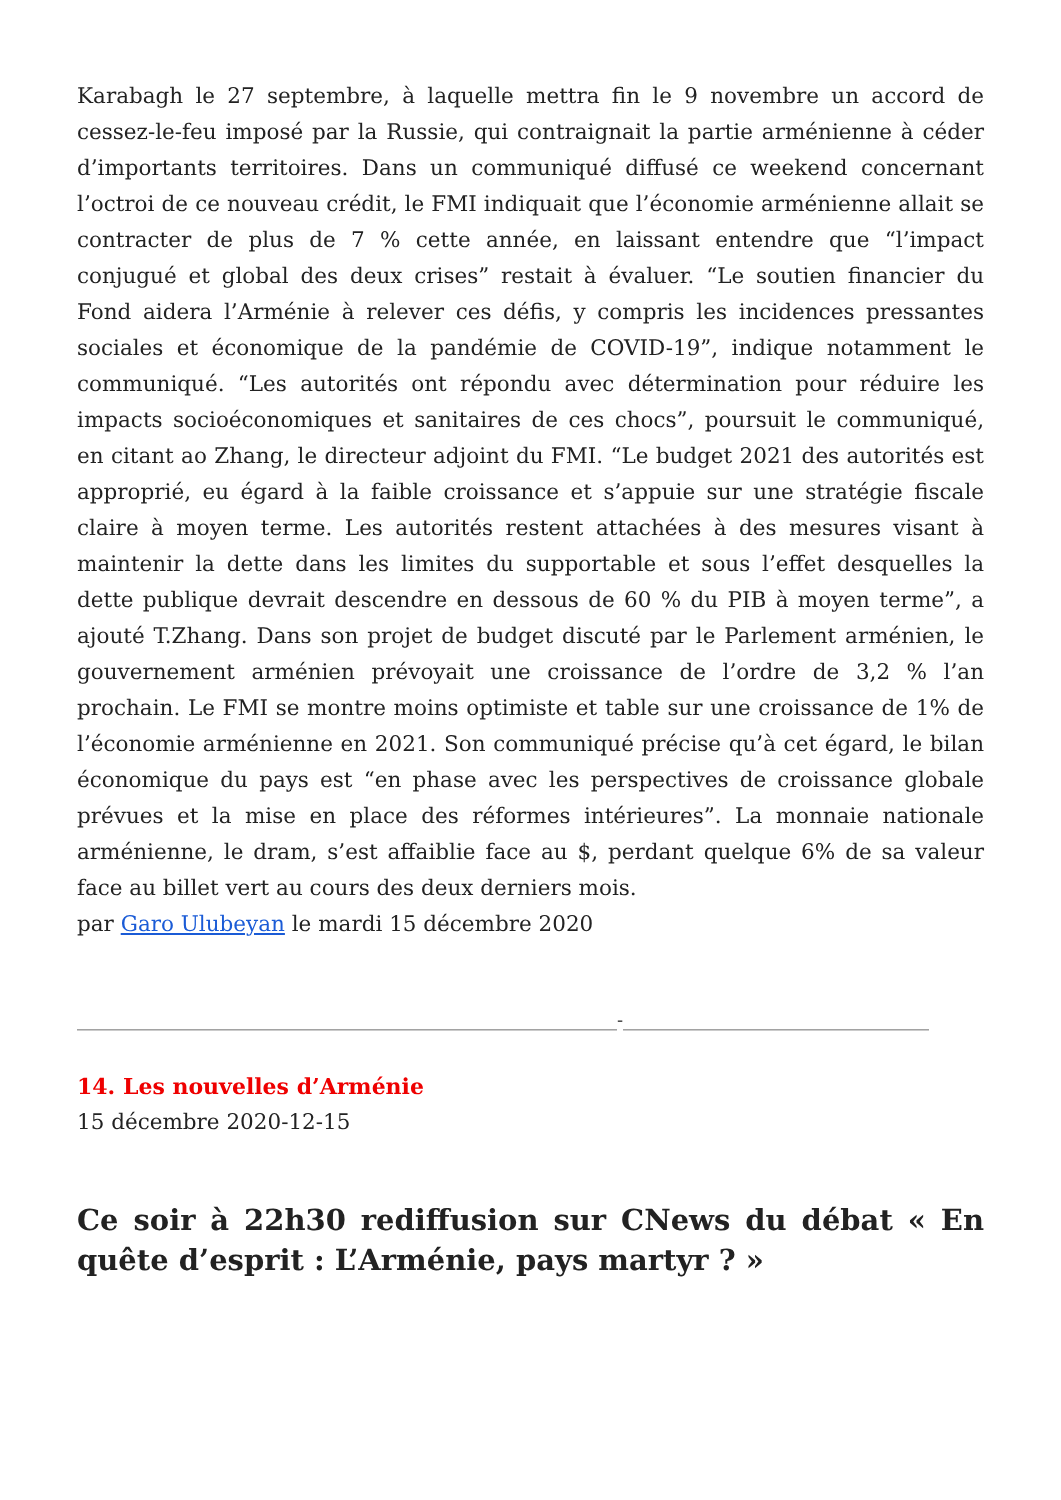Karabagh le 27 septembre, à laquelle mettra fin le 9 novembre un accord de cessez-le-feu imposé par la Russie, qui contraignait la partie arménienne à céder d’importants territoires. Dans un communiqué diffusé ce weekend concernant l’octroi de ce nouveau crédit, le FMI indiquait que l’économie arménienne allait se contracter de plus de 7 % cette année, en laissant entendre que “l’impact conjugué et global des deux crises” restait à évaluer. “Le soutien financier du Fond aidera l’Arménie à relever ces défis, y compris les incidences pressantes sociales et économique de la pandémie de COVID-19”, indique notamment le communiqué. “Les autorités ont répondu avec détermination pour réduire les impacts socioéconomiques et sanitaires de ces chocs”, poursuit le communiqué, en citant ao Zhang, le directeur adjoint du FMI. “Le budget 2021 des autorités est approprié, eu égard à la faible croissance et s’appuie sur une stratégie fiscale claire à moyen terme. Les autorités restent attachées à des mesures visant à maintenir la dette dans les limites du supportable et sous l’effet desquelles la dette publique devrait descendre en dessous de 60 % du PIB à moyen terme”, a ajouté T.Zhang. Dans son projet de budget discuté par le Parlement arménien, le gouvernement arménien prévoyait une croissance de l’ordre de 3,2 % l’an prochain. Le FMI se montre moins optimiste et table sur une croissance de 1% de l’économie arménienne en 2021. Son communiqué précise qu’à cet égard, le bilan économique du pays est “en phase avec les perspectives de croissance globale prévues et la mise en place des réformes intérieures”. La monnaie nationale arménienne, le dram, s’est affaiblie face au $, perdant quelque 6% de sa valeur face au billet vert au cours des deux derniers mois.
par Garo Ulubeyan le mardi 15 décembre 2020
____________________________________________________________-__________________________________
14. Les nouvelles d’Arménie
15 décembre 2020-12-15
Ce soir à 22h30 rediffusion sur CNews du débat « En quête d’esprit : L’Arménie, pays martyr ? »